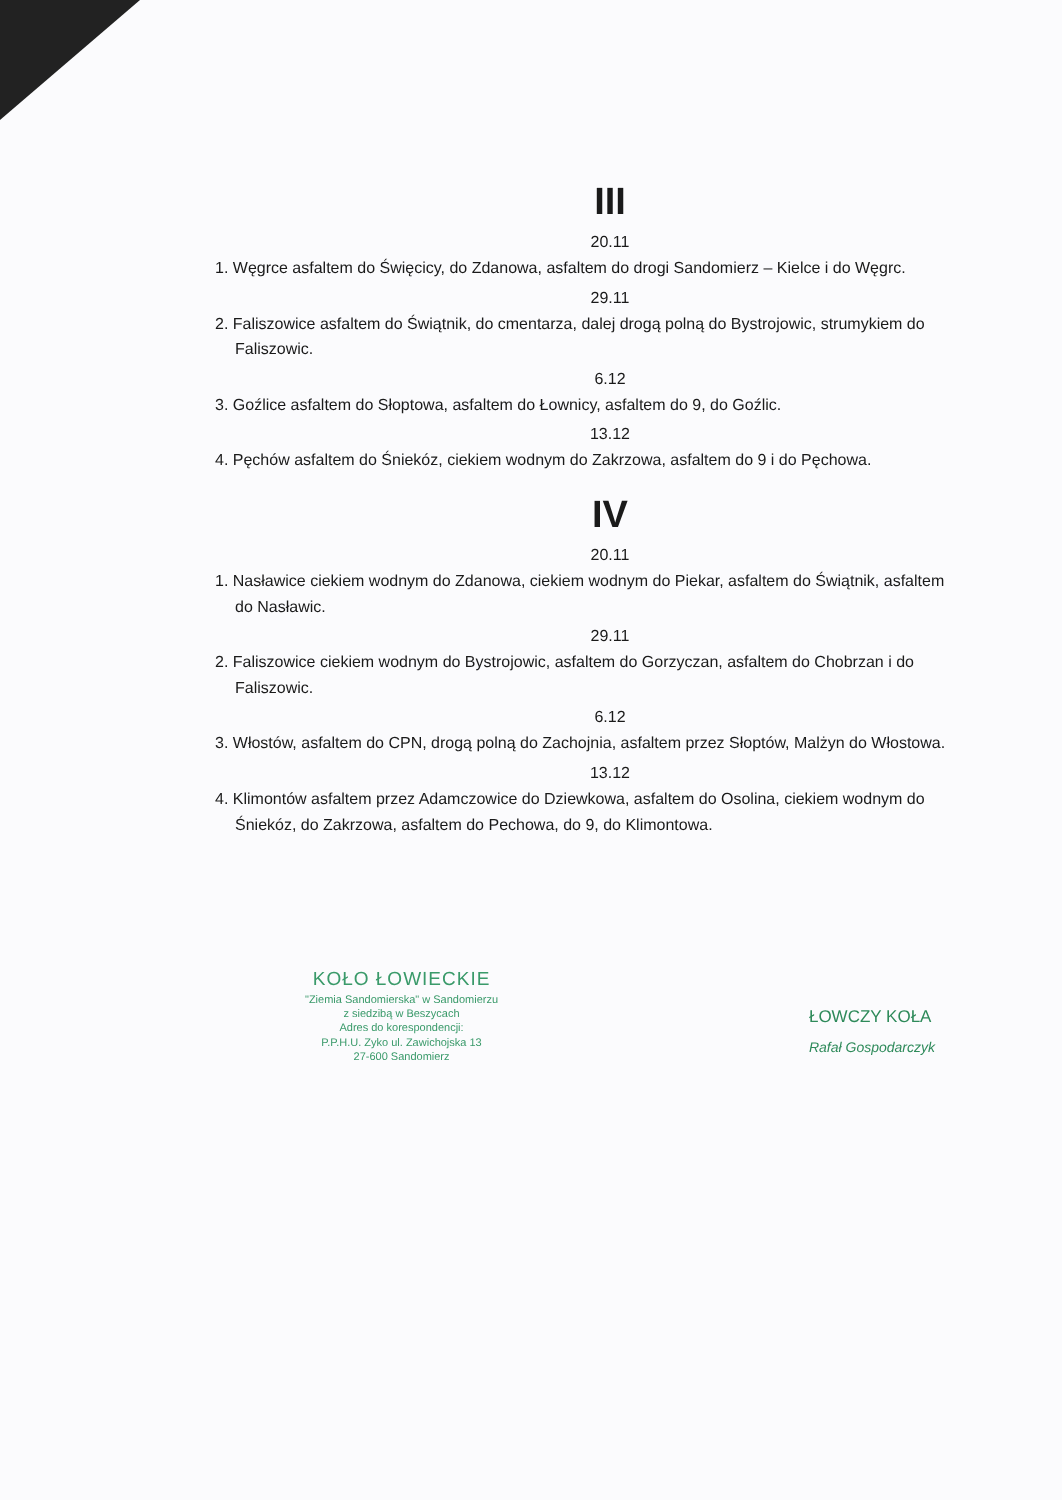III
20.11
1. Węgrce asfaltem do Święcicy, do Zdanowa, asfaltem do drogi Sandomierz – Kielce i do Węgrc.
29.11
2. Faliszowice asfaltem do Świątnik, do cmentarza, dalej drogą polną do Bystrojowic, strumykiem do Faliszowic.
6.12
3. Goźlice asfaltem do Słoptowa, asfaltem do Łownicy, asfaltem do 9, do Goźlic.
13.12
4. Pęchów asfaltem do Śniekóz, ciekiem wodnym do Zakrzowa, asfaltem do 9 i do Pęchowa.
IV
20.11
1. Nasławice ciekiem wodnym do Zdanowa, ciekiem wodnym do Piekar, asfaltem do Świątnik, asfaltem do Nasławic.
29.11
2. Faliszowice ciekiem wodnym do Bystrojowic, asfaltem do Gorzyczan, asfaltem do Chobrzan i do Faliszowic.
6.12
3. Włostów, asfaltem do CPN, drogą polną do Zachojnia, asfaltem przez Słoptów, Malżyn do Włostowa.
13.12
4. Klimontów asfaltem przez Adamczowice do Dziewkowa, asfaltem do Osolina, ciekiem wodnym do Śniekóz, do Zakrzowa, asfaltem do Pechowa, do 9, do Klimontowa.
KOŁO ŁOWIECKIE
"Ziemia Sandomierska" w Sandomierzu
z siedzibą w Beszycach
Adres do korespondencji:
P.P.H.U. Zyko ul. Zawichojska 13
27-600 Sandomierz
ŁOWCZY KOŁA
Rafał Gospodarczyk